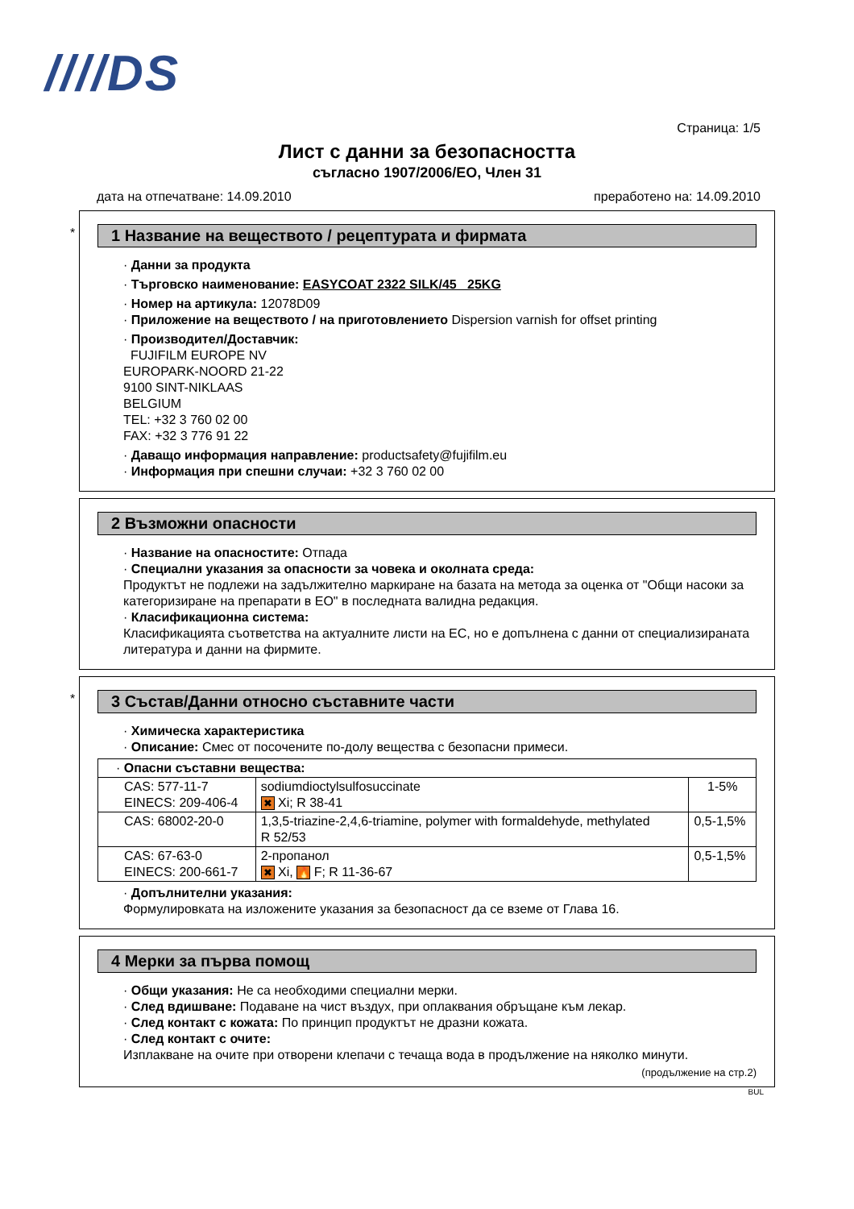////DS
Страница: 1/5
Лист с данни за безопасността
съгласно 1907/2006/ЕО, Член 31
дата на отпечатване: 14.09.2010 преработено на: 14.09.2010
*
1 Название на веществото / рецептурата и фирмата
· Данни за продукта
· Търговско наименование: EASYCOAT 2322 SILK/45 25KG
· Номер на артикула: 12078D09
· Приложение на веществото / на приготовлението Dispersion varnish for offset printing
· Производител/Доставчик:
FUJIFILM EUROPE NV
EUROPARK-NOORD 21-22
9100 SINT-NIKLAAS
BELGIUM
TEL: +32 3 760 02 00
FAX: +32 3 776 91 22
· Даващо информация направление: productsafety@fujifilm.eu
· Информация при спешни случаи: +32 3 760 02 00
2 Възможни опасности
· Название на опасностите: Отпада
· Специални указания за опасности за човека и околната среда:
Продуктът не подлежи на задължително маркиране на базата на метода за оценка от "Общи насоки за категоризиране на препарати в ЕО" в последната валидна редакция.
· Класификационна система:
Класификацията съответства на актуалните листи на ЕС, но е допълнена с данни от специализираната литература и данни на фирмите.
*
3 Състав/Данни относно съставните части
· Химическа характеристика
· Описание: Смес от посочените по-долу вещества с безопасни примеси.
| · Опасни съставни вещества: | | |
| CAS: 577-11-7 EINECS: 209-406-4 | sodiumdioctylsulfosuccinate ✖ Xi; R 38-41 | 1-5% |
| CAS: 68002-20-0 | 1,3,5-triazine-2,4,6-triamine, polymer with formaldehyde, methylated R 52/53 | 0,5-1,5% |
| CAS: 67-63-0 EINECS: 200-661-7 | 2-пропанол ✖ Xi, 🔥 F; R 11-36-67 | 0,5-1,5% |
· Допълнителни указания:
Формулировката на изложените указания за безопасност да се вземе от Глава 16.
4 Мерки за първа помощ
· Общи указания: Не са необходими специални мерки.
· След вдишване: Подаване на чист въздух, при оплаквания обръщане към лекар.
· След контакт с кожата: По принцип продуктът не дразни кожата.
· След контакт с очите:
Изплакване на очите при отворени клепачи с течаща вода в продължение на няколко минути.
(продължение на стр.2)
BUL